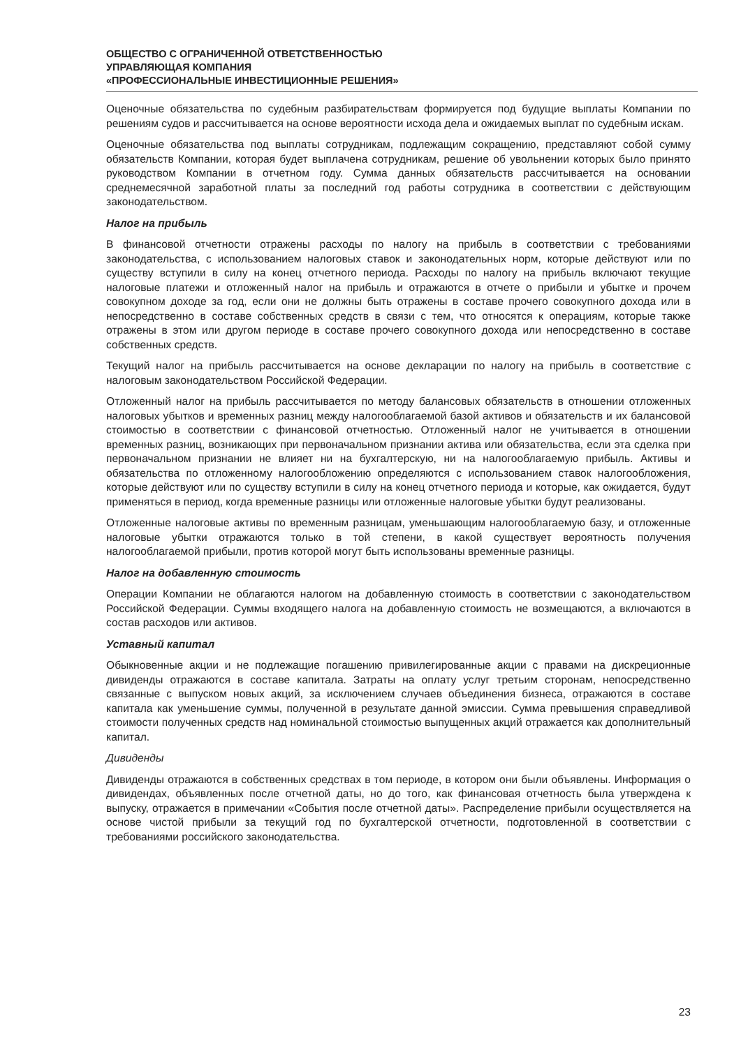ОБЩЕСТВО С ОГРАНИЧЕННОЙ ОТВЕТСТВЕННОСТЬЮ
УПРАВЛЯЮЩАЯ КОМПАНИЯ
«ПРОФЕССИОНАЛЬНЫЕ ИНВЕСТИЦИОННЫЕ РЕШЕНИЯ»
Оценочные обязательства по судебным разбирательствам формируется под будущие выплаты Компании по решениям судов и рассчитывается на основе вероятности исхода дела и ожидаемых выплат по судебным искам.
Оценочные обязательства под выплаты сотрудникам, подлежащим сокращению, представляют собой сумму обязательств Компании, которая будет выплачена сотрудникам, решение об увольнении которых было принято руководством Компании в отчетном году. Сумма данных обязательств рассчитывается на основании среднемесячной заработной платы за последний год работы сотрудника в соответствии с действующим законодательством.
Налог на прибыль
В финансовой отчетности отражены расходы по налогу на прибыль в соответствии с требованиями законодательства, с использованием налоговых ставок и законодательных норм, которые действуют или по существу вступили в силу на конец отчетного периода. Расходы по налогу на прибыль включают текущие налоговые платежи и отложенный налог на прибыль и отражаются в отчете о прибыли и убытке и прочем совокупном доходе за год, если они не должны быть отражены в составе прочего совокупного дохода или в непосредственно в составе собственных средств в связи с тем, что относятся к операциям, которые также отражены в этом или другом периоде в составе прочего совокупного дохода или непосредственно в составе собственных средств.
Текущий налог на прибыль рассчитывается на основе декларации по налогу на прибыль в соответствие с налоговым законодательством Российской Федерации.
Отложенный налог на прибыль рассчитывается по методу балансовых обязательств в отношении отложенных налоговых убытков и временных разниц между налогооблагаемой базой активов и обязательств и их балансовой стоимостью в соответствии с финансовой отчетностью. Отложенный налог не учитывается в отношении временных разниц, возникающих при первоначальном признании актива или обязательства, если эта сделка при первоначальном признании не влияет ни на бухгалтерскую, ни на налогооблагаемую прибыль. Активы и обязательства по отложенному налогообложению определяются с использованием ставок налогообложения, которые действуют или по существу вступили в силу на конец отчетного периода и которые, как ожидается, будут применяться в период, когда временные разницы или отложенные налоговые убытки будут реализованы.
Отложенные налоговые активы по временным разницам, уменьшающим налогооблагаемую базу, и отложенные налоговые убытки отражаются только в той степени, в какой существует вероятность получения налогооблагаемой прибыли, против которой могут быть использованы временные разницы.
Налог на добавленную стоимость
Операции Компании не облагаются налогом на добавленную стоимость в соответствии с законодательством Российской Федерации. Суммы входящего налога на добавленную стоимость не возмещаются, а включаются в состав расходов или активов.
Уставный капитал
Обыкновенные акции и не подлежащие погашению привилегированные акции с правами на дискреционные дивиденды отражаются в составе капитала. Затраты на оплату услуг третьим сторонам, непосредственно связанные с выпуском новых акций, за исключением случаев объединения бизнеса, отражаются в составе капитала как уменьшение суммы, полученной в результате данной эмиссии. Сумма превышения справедливой стоимости полученных средств над номинальной стоимостью выпущенных акций отражается как дополнительный капитал.
Дивиденды
Дивиденды отражаются в собственных средствах в том периоде, в котором они были объявлены. Информация о дивидендах, объявленных после отчетной даты, но до того, как финансовая отчетность была утверждена к выпуску, отражается в примечании «События после отчетной даты». Распределение прибыли осуществляется на основе чистой прибыли за текущий год по бухгалтерской отчетности, подготовленной в соответствии с требованиями российского законодательства.
23